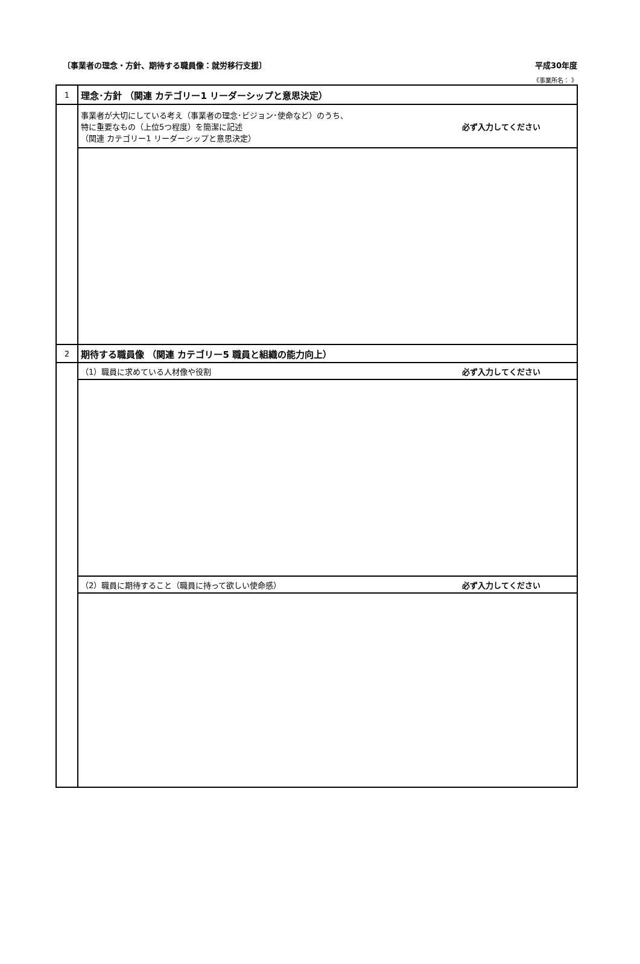〔事業者の理念・方針、期待する職員像：就労移行支援〕
平成30年度
《事業所名： 》
| 1 | 理念･方針 （関連 カテゴリー1 リーダーシップと意思決定） |
| | 事業者が大切にしている考え（事業者の理念･ビジョン･使命など）のうち、 特に重要なもの（上位5つ程度）を簡潔に記述 （関連 カテゴリー1 リーダーシップと意思決定） 必ず入力してください |
| 2 | 期待する職員像 （関連 カテゴリー5 職員と組織の能力向上） |
| | （1）職員に求めている人材像や役割 必ず入力してください |
| | （2）職員に期待すること（職員に持って欲しい使命感） 必ず入力してください |